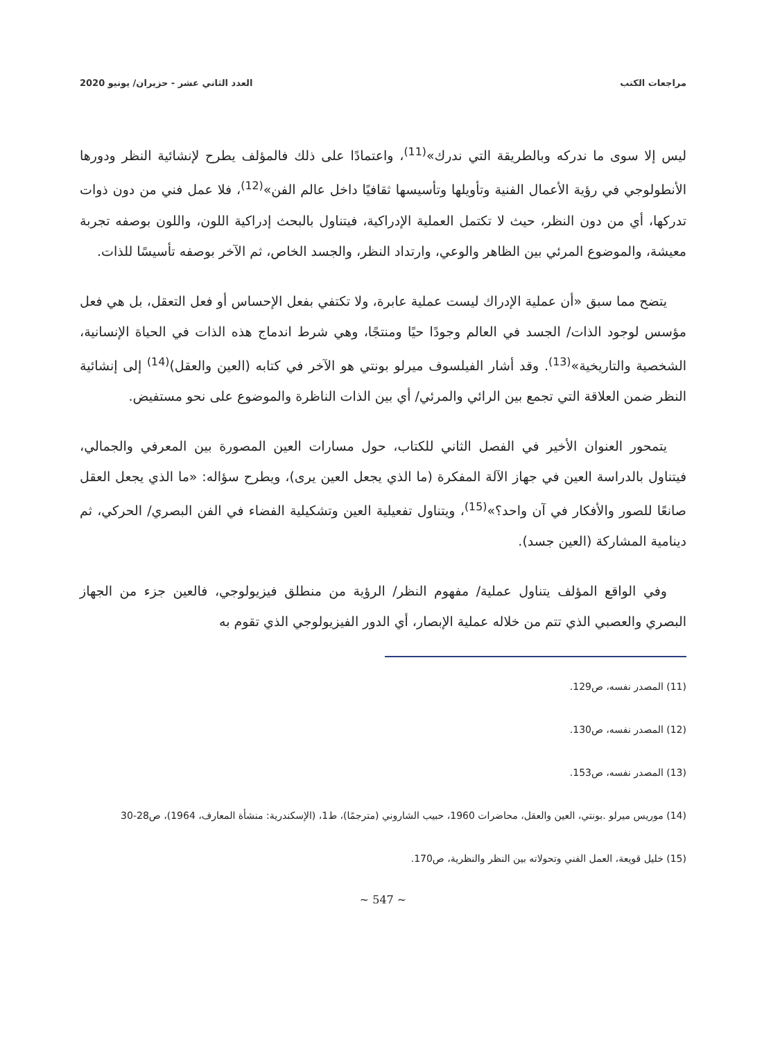مراجعات الكتب العدد الثاني عشر - حزيران/ يونيو 2020
ليس إلا سوى ما ندركه وبالطريقة التي ندرك»<sup>(11)</sup>، واعتمادًا على ذلك فالمؤلف يطرح لإنشائية النظر ودورها الأنطولوجي في رؤية الأعمال الفنية وتأويلها وتأسيسها ثقافيًا داخل عالم الفن»<sup>(12)</sup>، فلا عمل فني من دون ذوات تدركها، أي من دون النظر، حيث لا تكتمل العملية الإدراكية، فيتناول بالبحث إدراكية اللون، واللون بوصفه تجربة معيشة، والموضوع المرئي بين الظاهر والوعي، وارتداد النظر، والجسد الخاص، ثم الآخر بوصفه تأسيسًا للذات.
يتضح مما سبق «أن عملية الإدراك ليست عملية عابرة، ولا تكتفي بفعل الإحساس أو فعل التعقل، بل هي فعل مؤسس لوجود الذات/ الجسد في العالم وجودًا حيًا ومنتجًا، وهي شرط اندماج هذه الذات في الحياة الإنسانية، الشخصية والتاريخية»<sup>(13)</sup>. وقد أشار الفيلسوف ميرلو بونتي هو الآخر في كتابه (العين والعقل)<sup>(14)</sup> إلى إنشائية النظر ضمن العلاقة التي تجمع بين الرائي والمرئي/ أي بين الذات الناظرة والموضوع على نحو مستفيض.
يتمحور العنوان الأخير في الفصل الثاني للكتاب، حول مسارات العين المصورة بين المعرفي والجمالي، فيتناول بالدراسة العين في جهاز الآلة المفكرة (ما الذي يجعل العين يرى)، ويطرح سؤاله: «ما الذي يجعل العقل صانعًا للصور والأفكار في آن واحد؟»<sup>(15)</sup>، ويتناول تفعيلية العين وتشكيلية الفضاء في الفن البصري/ الحركي، ثم دينامية المشاركة (العين جسد).
وفي الواقع المؤلف يتناول عملية/ مفهوم النظر/ الرؤية من منطلق فيزيولوجي، فالعين جزء من الجهاز البصري والعصبي الذي تتم من خلاله عملية الإبصار، أي الدور الفيزيولوجي الذي تقوم به
(11) المصدر نفسه، ص129.
(12) المصدر نفسه، ص130.
(13) المصدر نفسه، ص153.
(14) موريس ميرلو .بونتي، العين والعقل، محاضرات 1960، حبيب الشاروني (مترجمًا)، ط1، (الإسكندرية: منشأة المعارف، 1964)، ص28-30
(15) خليل قويعة، العمل الفني وتحولاته بين النظر والنظرية، ص170.
~ 547 ~